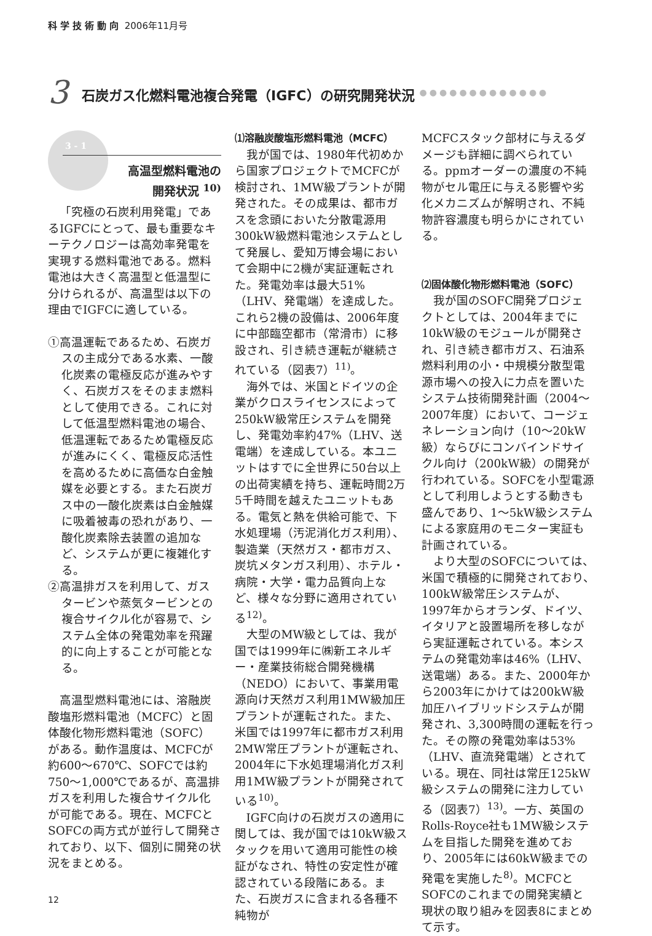科学技術動向 2006年11月号
3 石炭ガス化燃料電池複合発電（IGFC）の研究開発状況 ●●●●●●●●●●●●●
3 - 1
高温型燃料電池の
開発状況 <sup>10)</sup>
「究極の石炭利用発電」であるIGFCにとって、最も重要なキーテクノロジーは高効率発電を実現する燃料電池である。燃料電池は大きく高温型と低温型に分けられるが、高温型は以下の理由でIGFCに適している。
①高温運転であるため、石炭ガスの主成分である水素、一酸化炭素の電極反応が進みやすく、石炭ガスをそのまま燃料として使用できる。これに対して低温型燃料電池の場合、低温運転であるため電極反応が進みにくく、電極反応活性を高めるために高価な白金触媒を必要とする。また石炭ガス中の一酸化炭素は白金触媒に吸着被毒の恐れがあり、一酸化炭素除去装置の追加など、システムが更に複雑化する。
②高温排ガスを利用して、ガスタービンや蒸気タービンとの複合サイクル化が容易で、システム全体の発電効率を飛躍的に向上することが可能となる。
高温型燃料電池には、溶融炭酸塩形燃料電池（MCFC）と固体酸化物形燃料電池（SOFC）がある。動作温度は、MCFCが約600～670℃、SOFCでは約750～1,000℃であるが、高温排ガスを利用した複合サイクル化が可能である。現在、MCFCとSOFCの両方式が並行して開発されており、以下、個別に開発の状況をまとめる。
⑴溶融炭酸塩形燃料電池（MCFC）
我が国では、1980年代初めから国家プロジェクトでMCFCが検討され、1MW級プラントが開発された。その成果は、都市ガスを念頭においた分散電源用300kW級燃料電池システムとして発展し、愛知万博会場において会期中に2機が実証運転された。発電効率は最大51%（LHV、発電端）を達成した。これら2機の設備は、2006年度に中部臨空都市（常滑市）に移設され、引き続き運転が継続されている（図表7）<sup>11)</sup>。
海外では、米国とドイツの企業がクロスライセンスによって250kW級常圧システムを開発し、発電効率約47%（LHV、送電端）を達成している。本ユニットはすでに全世界に50台以上の出荷実績を持ち、運転時間2万5千時間を越えたユニットもある。電気と熱を供給可能で、下水処理場（汚泥消化ガス利用）、製造業（天然ガス・都市ガス、炭坑メタンガス利用）、ホテル・病院・大学・電力品質向上など、様々な分野に適用されている<sup>12)</sup>。
大型のMW級としては、我が国では1999年に㈱新エネルギー・産業技術総合開発機構（NEDO）において、事業用電源向け天然ガス利用1MW級加圧プラントが運転された。また、米国では1997年に都市ガス利用2MW常圧プラントが運転され、2004年に下水処理場消化ガス利用1MW級プラントが開発されている<sup>10)</sup>。
IGFC向けの石炭ガスの適用に関しては、我が国では10kW級スタックを用いて適用可能性の検証がなされ、特性の安定性が確認されている段階にある。また、石炭ガスに含まれる各種不純物が
MCFCスタック部材に与えるダメージも詳細に調べられている。ppmオーダーの濃度の不純物がセル電圧に与える影響や劣化メカニズムが解明され、不純物許容濃度も明らかにされている。
⑵固体酸化物形燃料電池（SOFC）
我が国のSOFC開発プロジェクトとしては、2004年までに10kW級のモジュールが開発され、引き続き都市ガス、石油系燃料利用の小・中規模分散型電源市場への投入に力点を置いたシステム技術開発計画（2004～2007年度）において、コージェネレーション向け（10～20kW級）ならびにコンバインドサイクル向け（200kW級）の開発が行われている。SOFCを小型電源として利用しようとする動きも盛んであり、1～5kW級システムによる家庭用のモニター実証も計画されている。
より大型のSOFCについては、米国で積極的に開発されており、100kW級常圧システムが、1997年からオランダ、ドイツ、イタリアと設置場所を移しながら実証運転されている。本システムの発電効率は46%（LHV、送電端）ある。また、2000年から2003年にかけては200kW級加圧ハイブリッドシステムが開発され、3,300時間の運転を行った。その際の発電効率は53%（LHV、直流発電端）とされている。現在、同社は常圧125kW級システムの開発に注力している（図表7）<sup>13)</sup>。一方、英国のRolls‐Royce社も1MW級システムを目指した開発を進めており、2005年には60kW級までの発電を実施した<sup>8)</sup>。MCFCとSOFCのこれまでの開発実績と現状の取り組みを図表8にまとめて示す。
12